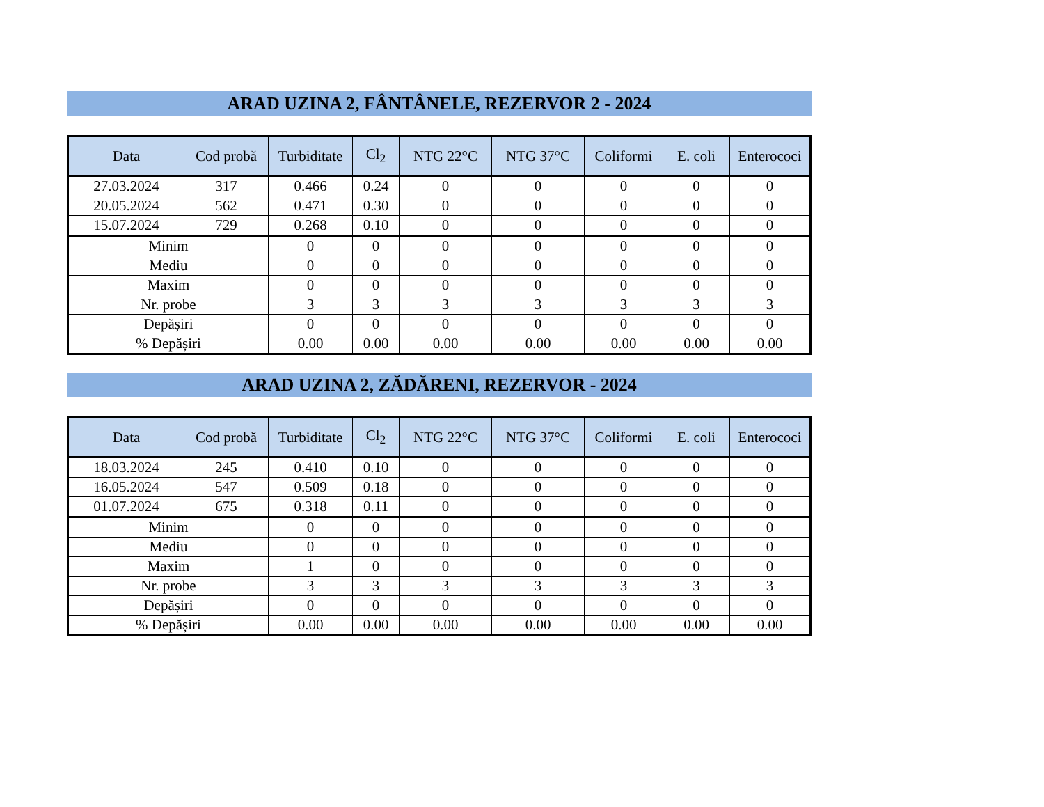ARAD UZINA 2, FÂNTÂNELE, REZERVOR 2 - 2024
| Data | Cod probă | Turbiditate | Cl<sub>2</sub> | NTG 22°C | NTG 37°C | Coliformi | E. coli | Enterococi |
| --- | --- | --- | --- | --- | --- | --- | --- | --- |
| 27.03.2024 | 317 | 0.466 | 0.24 | 0 | 0 | 0 | 0 | 0 |
| 20.05.2024 | 562 | 0.471 | 0.30 | 0 | 0 | 0 | 0 | 0 |
| 15.07.2024 | 729 | 0.268 | 0.10 | 0 | 0 | 0 | 0 | 0 |
| Minim | | 0 | 0 | 0 | 0 | 0 | 0 | 0 |
| Mediu | | 0 | 0 | 0 | 0 | 0 | 0 | 0 |
| Maxim | | 0 | 0 | 0 | 0 | 0 | 0 | 0 |
| Nr. probe | | 3 | 3 | 3 | 3 | 3 | 3 | 3 |
| Depășiri | | 0 | 0 | 0 | 0 | 0 | 0 | 0 |
| % Depășiri | | 0.00 | 0.00 | 0.00 | 0.00 | 0.00 | 0.00 | 0.00 |
ARAD UZINA 2, ZĂDĂRENI, REZERVOR - 2024
| Data | Cod probă | Turbiditate | Cl<sub>2</sub> | NTG 22°C | NTG 37°C | Coliformi | E. coli | Enterococi |
| --- | --- | --- | --- | --- | --- | --- | --- | --- |
| 18.03.2024 | 245 | 0.410 | 0.10 | 0 | 0 | 0 | 0 | 0 |
| 16.05.2024 | 547 | 0.509 | 0.18 | 0 | 0 | 0 | 0 | 0 |
| 01.07.2024 | 675 | 0.318 | 0.11 | 0 | 0 | 0 | 0 | 0 |
| Minim | | 0 | 0 | 0 | 0 | 0 | 0 | 0 |
| Mediu | | 0 | 0 | 0 | 0 | 0 | 0 | 0 |
| Maxim | | 1 | 0 | 0 | 0 | 0 | 0 | 0 |
| Nr. probe | | 3 | 3 | 3 | 3 | 3 | 3 | 3 |
| Depășiri | | 0 | 0 | 0 | 0 | 0 | 0 | 0 |
| % Depășiri | | 0.00 | 0.00 | 0.00 | 0.00 | 0.00 | 0.00 | 0.00 |